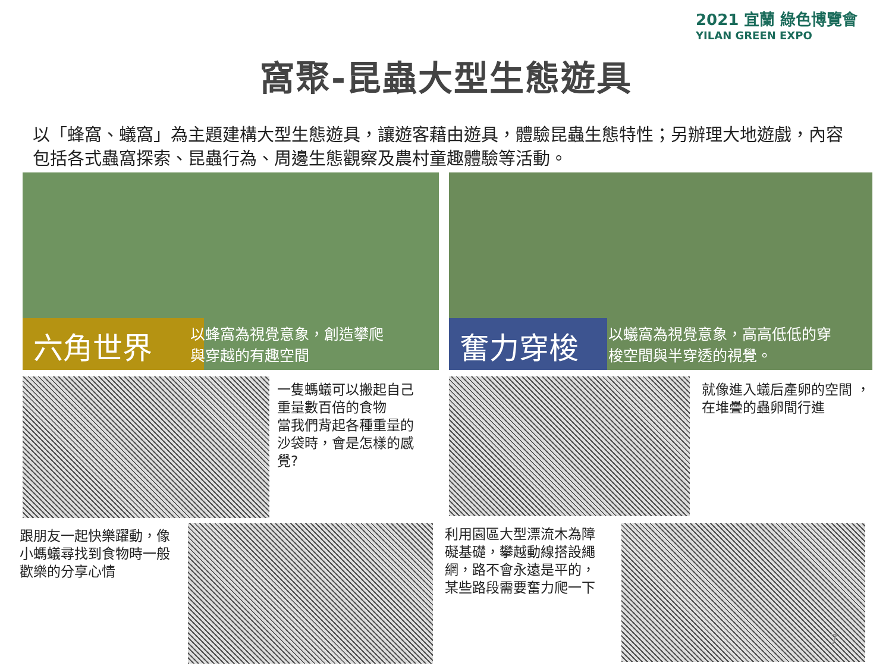2021 宜蘭 綠色博覽會
YILAN GREEN EXPO
窩聚-昆蟲大型生態遊具
以「蜂窩、蟻窩」為主題建構大型生態遊具，讓遊客藉由遊具，體驗昆蟲生態特性；另辦理大地遊戲，內容包括各式蟲窩探索、昆蟲行為、周邊生態觀察及農村童趣體驗等活動。
六角世界
以蜂窩為視覺意象，創造攀爬
與穿越的有趣空間
奮力穿梭
以蟻窩為視覺意象，高高低低的穿
梭空間與半穿透的視覺。
一隻螞蟻可以搬起自己
重量數百倍的食物
當我們背起各種重量的
沙袋時，會是怎樣的感
覺?
就像進入蟻后產卵的空間 ，
在堆疊的蟲卵間行進
跟朋友一起快樂躍動，像
小螞蟻尋找到食物時一般
歡樂的分享心情
利用園區大型漂流木為障
礙基礎，攀越動線搭設繩
網，路不會永遠是平的，
某些路段需要奮力爬一下
7